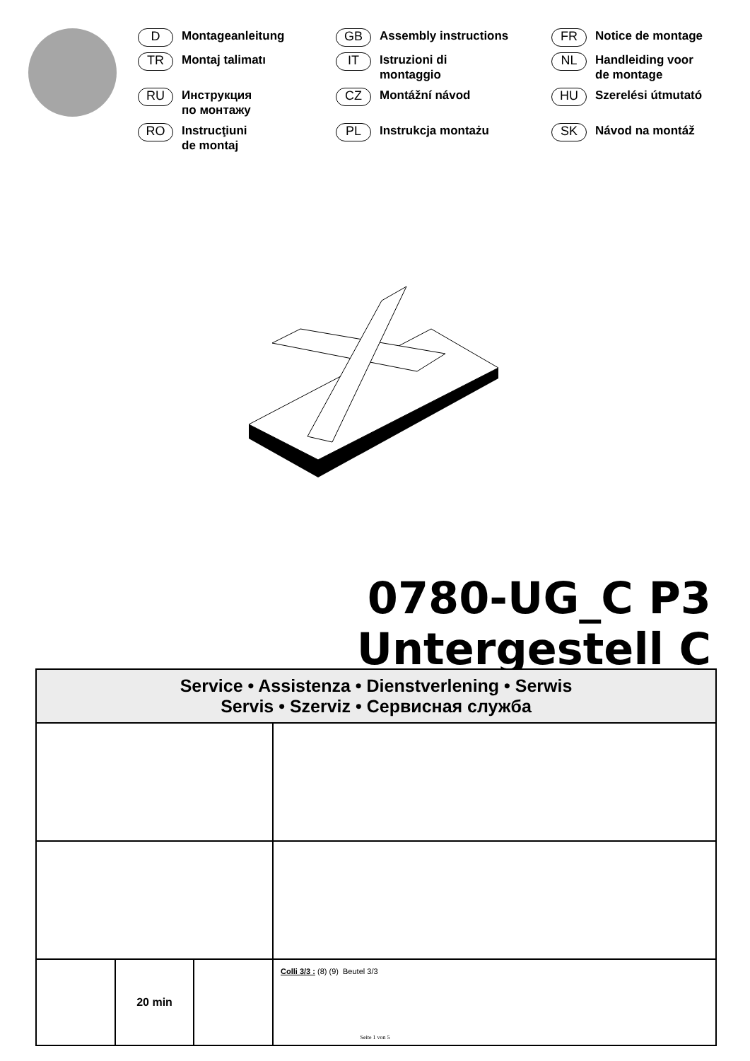D Montageanleitung
GB Assembly instructions
FR Notice de montage
TR Montaj talimatı
IT Istruzioni di
montaggio
NL Handleiding voor
de montage
RU Инструкция
по монтажу
CZ Montážní návod
HU Szerelési útmutató
RO Instrucţiuni
de montaj
PL Instrukcja montażu
SK Návod na montáž
0780-UG_C P3
Untergestell C
Service • Assistenza • Dienstverlening • Serwis
Servis • Szerviz • Сервисная служба
20 min
Colli 3/3 : (8) (9) Beutel 3/3
Seite 1 von 5